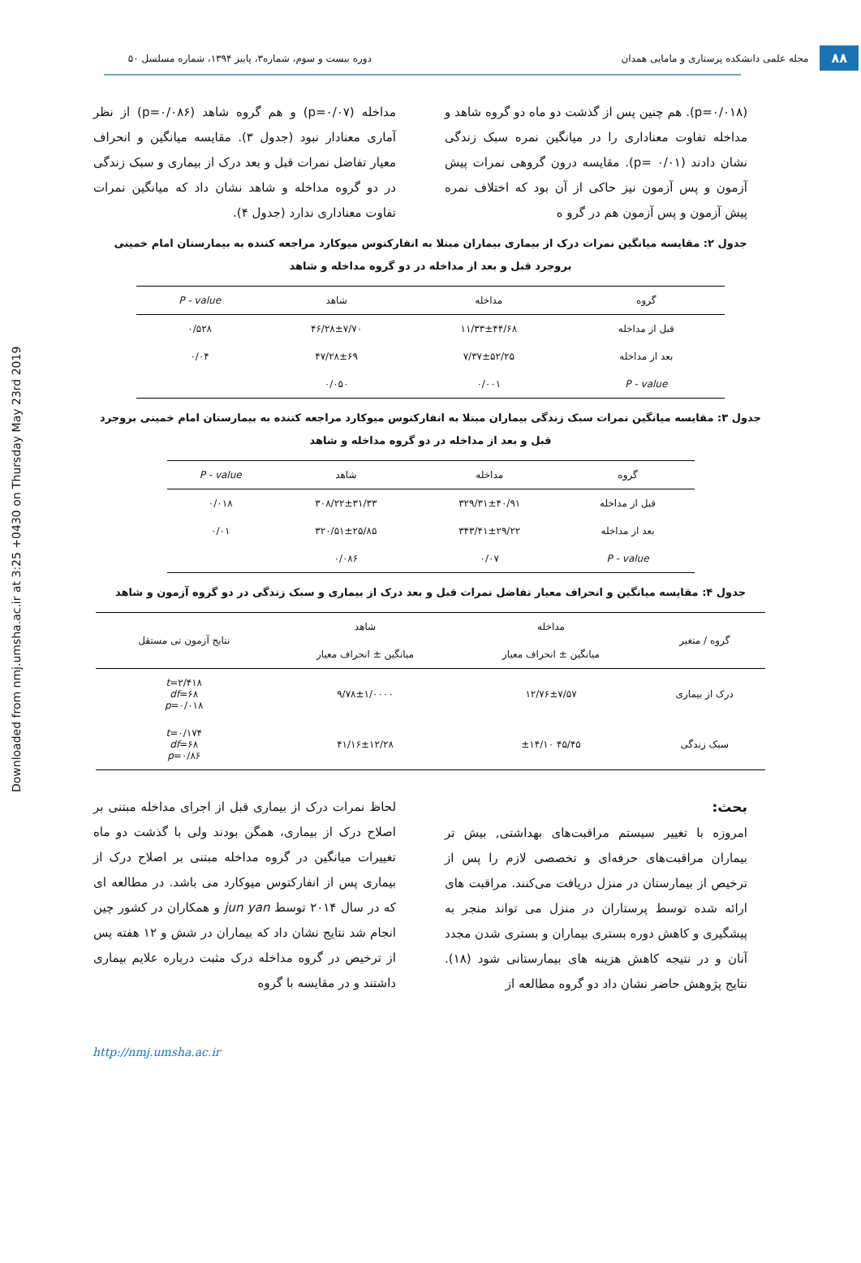Downloaded from nmj.umsha.ac.ir at 3:25 +0430 on Thursday May 23rd 2019
۸۸ مجله علمی دانشکده پرستاری و مامایی همدان دوره بیست و سوم، شماره۳، پاییز ۱۳۹۴، شماره مسلسل ۵۰
(p=۰/۰۱۸). هم چنین پس از گذشت دو ماه دو گروه شاهد و مداخله تفاوت معناداری را در میانگین نمره سبک زندگی نشان دادند (p= ۰/۰۱). مقایسه درون گروهی نمرات پیش آزمون و پس آزمون نیز حاکی از آن بود که اختلاف نمره پیش آزمون و پس آزمون هم در گرو ه
مداخله (p=۰/۰۷) و هم گروه شاهد (p=۰/۰۸۶) از نظر آماری معنادار نبود (جدول ۳). مقایسه میانگین و انحراف معیار تفاضل نمرات قبل و بعد درک از بیماری و سبک زندگی در دو گروه مداخله و شاهد نشان داد که میانگین نمرات تفاوت معناداری ندارد (جدول ۴).
جدول ۲: مقایسه میانگین نمرات درک از بیماری بیماران مبتلا به انفارکتوس میوکارد مراجعه کننده به بیمارستان امام خمینی بروجرد قبل و بعد از مداخله در دو گروه مداخله و شاهد
| گروه | مداخله | شاهد | P - value |
| --- | --- | --- | --- |
| قبل از مداخله | ۱۱/۳۳±۴۴/۶۸ | ۴۶/۲۸±۷/۷۰ | ۰/۵۲۸ |
| بعد از مداخله | ۷/۳۷±۵۲/۲۵ | ۴۷/۲۸±۶۹ | ۰/۰۴ |
| P - value | ۰/۰۰۱ | ۰/۰۵۰ | |
جدول ۳: مقایسه میانگین نمرات سبک زندگی بیماران مبتلا به انفارکتوس میوکارد مراجعه کننده به بیمارستان امام خمینی بروجرد قبل و بعد از مداخله در دو گروه مداخله و شاهد
| گروه | مداخله | شاهد | P - value |
| --- | --- | --- | --- |
| قبل از مداخله | ۳۲۹/۳۱±۴۰/۹۱ | ۳۰۸/۲۲±۳۱/۳۳ | ۰/۰۱۸ |
| بعد از مداخله | ۳۴۳/۴۱±۲۹/۲۲ | ۳۲۰/۵۱±۲۵/۸۵ | ۰/۰۱ |
| P - value | ۰/۰۷ | ۰/۰۸۶ | |
جدول ۴: مقایسه میانگین و انحراف معیار تفاضل نمرات قبل و بعد درک از بیماری و سبک زندگی در دو گروه آزمون و شاهد
| گروه / متغیر | مداخله | شاهد | نتایج آزمون تی مستقل |
| --- | --- | --- | --- |
| | میانگین ± انحراف معیار | میانگین ± انحراف معیار | |
| درک از بیماری | ۱۲/۷۶±۷/۵۷ | ۹/۷۸±۱/۰۰۰۰ | t =۲/۴۱۸ df =۶۸ p =۰/۰۱۸ |
| سبک زندگی | ۴۵/۴۵ ±۱۴/۱۰ | ۴۱/۱۶±۱۲/۲۸ | t =۰/۱۷۴ df =۶۸ p =۰/۸۶ |
بحث:
امروزه با تغییر سیستم مراقبت‌های بهداشتی, بیش تر بیماران مراقبت‌های حرفه‌ای و تخصصی لازم را پس از ترخیص از بیمارستان در منزل دریافت می‌کنند. مراقبت های ارائه شده توسط پرستاران در منزل می تواند منجر به پیشگیری و کاهش دوره بستری بیماران و بستری شدن مجدد آنان و در نتیجه کاهش هزینه های بیمارستانی شود (۱۸). نتایج پژوهش حاضر نشان داد دو گروه مطالعه از
لحاظ نمرات درک از بیماری قبل از اجرای مداخله مبتنی بر اصلاح درک از بیماری، همگن بودند ولی با گذشت دو ماه تغییرات میانگین در گروه مداخله مبتنی بر اصلاح درک از بیماری پس از انفارکتوس میوکارد می باشد. در مطالعه ای که در سال ۲۰۱۴ توسط jun yan و همکاران در کشور چین انجام شد نتایج نشان داد که بیماران در شش و ۱۲ هفته پس از ترخیص در گروه مداخله درک مثبت درباره علایم بیماری داشتند و در مقایسه با گروه
http://nmj.umsha.ac.ir